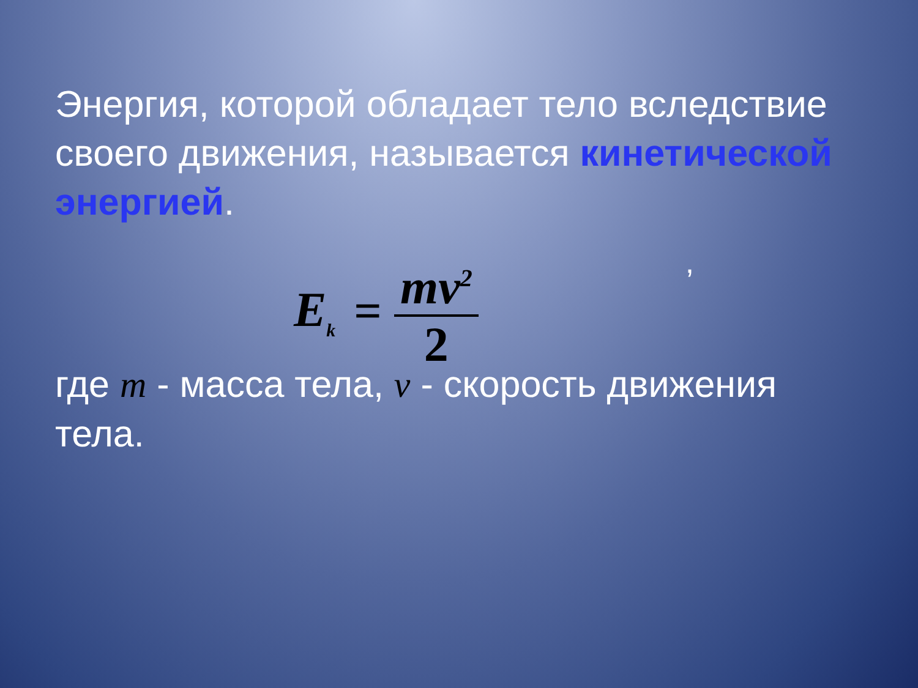Энергия, которой обладает тело вследствие своего движения, называется кинетической энергией.
E<sub>k</sub> =
mv<sup>2</sup>
2
где m - масса тела, v - скорость движения тела.
,